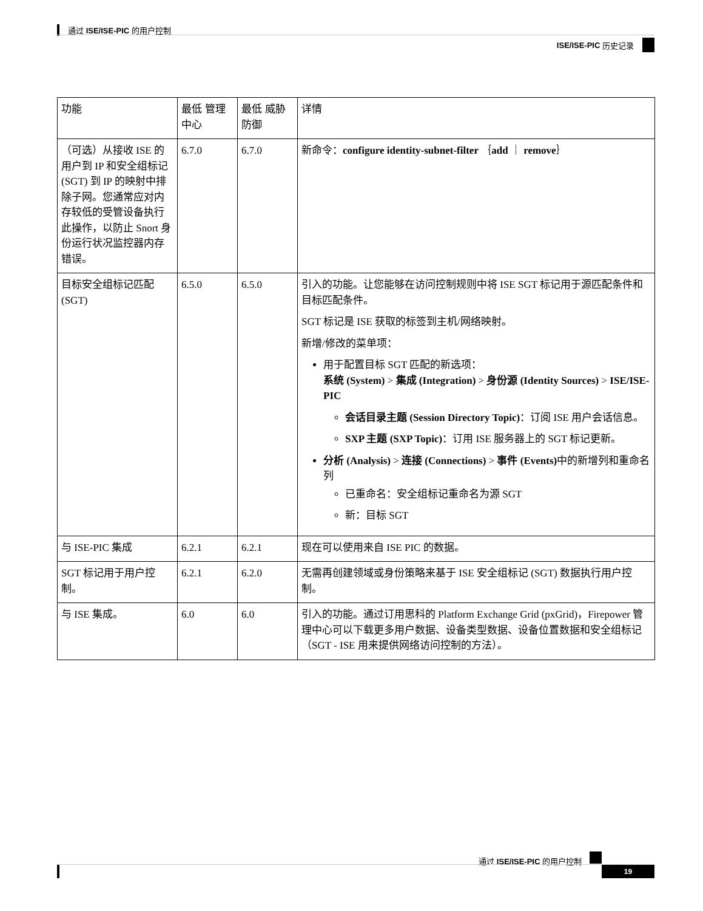通过 ISE/ISE-PIC 的用户控制
ISE/ISE-PIC 历史记录
| 功能 | 最低 管理中心 | 最低 威胁防御 | 详情 |
| --- | --- | --- | --- |
| （可选）从接收 ISE 的用户到 IP 和安全组标记 (SGT) 到 IP 的映射中排除子网。您通常应对内存较低的受管设备执行此操作，以防止 Snort 身份运行状况监控器内存错误。 | 6.7.0 | 6.7.0 | 新命令： configure identity-subnet-filter ｛ add ｜ remove ｝ |
| 目标安全组标记匹配 (SGT) | 6.5.0 | 6.5.0 | 引入的功能。让您能够在访问控制规则中将 ISE SGT 标记用于源匹配条件和目标匹配条件。 SGT 标记是 ISE 获取的标签到主机/网络映射。 新增/修改的菜单项： 用于配置目标 SGT 匹配的新选项： 系统 (System) > 集成 (Integration) > 身份源 (Identity Sources) > ISE/ISE-PIC 会话目录主题 (Session Directory Topic) ：订阅 ISE 用户会话信息。 SXP 主题 (SXP Topic) ：订用 ISE 服务器上的 SGT 标记更新。 分析 (Analysis) > 连接 (Connections) > 事件 (Events) 中的新增列和重命名列 已重命名：安全组标记重命名为源 SGT 新：目标 SGT |
| 与 ISE-PIC 集成 | 6.2.1 | 6.2.1 | 现在可以使用来自 ISE PIC 的数据。 |
| SGT 标记用于用户控制。 | 6.2.1 | 6.2.0 | 无需再创建领域或身份策略来基于 ISE 安全组标记 (SGT) 数据执行用户控制。 |
| 与 ISE 集成。 | 6.0 | 6.0 | 引入的功能。通过订用思科的 Platform Exchange Grid (pxGrid)，Firepower 管理中心可以下载更多用户数据、设备类型数据、设备位置数据和安全组标记（SGT - ISE 用来提供网络访问控制的方法）。 |
通过 ISE/ISE-PIC 的用户控制
19